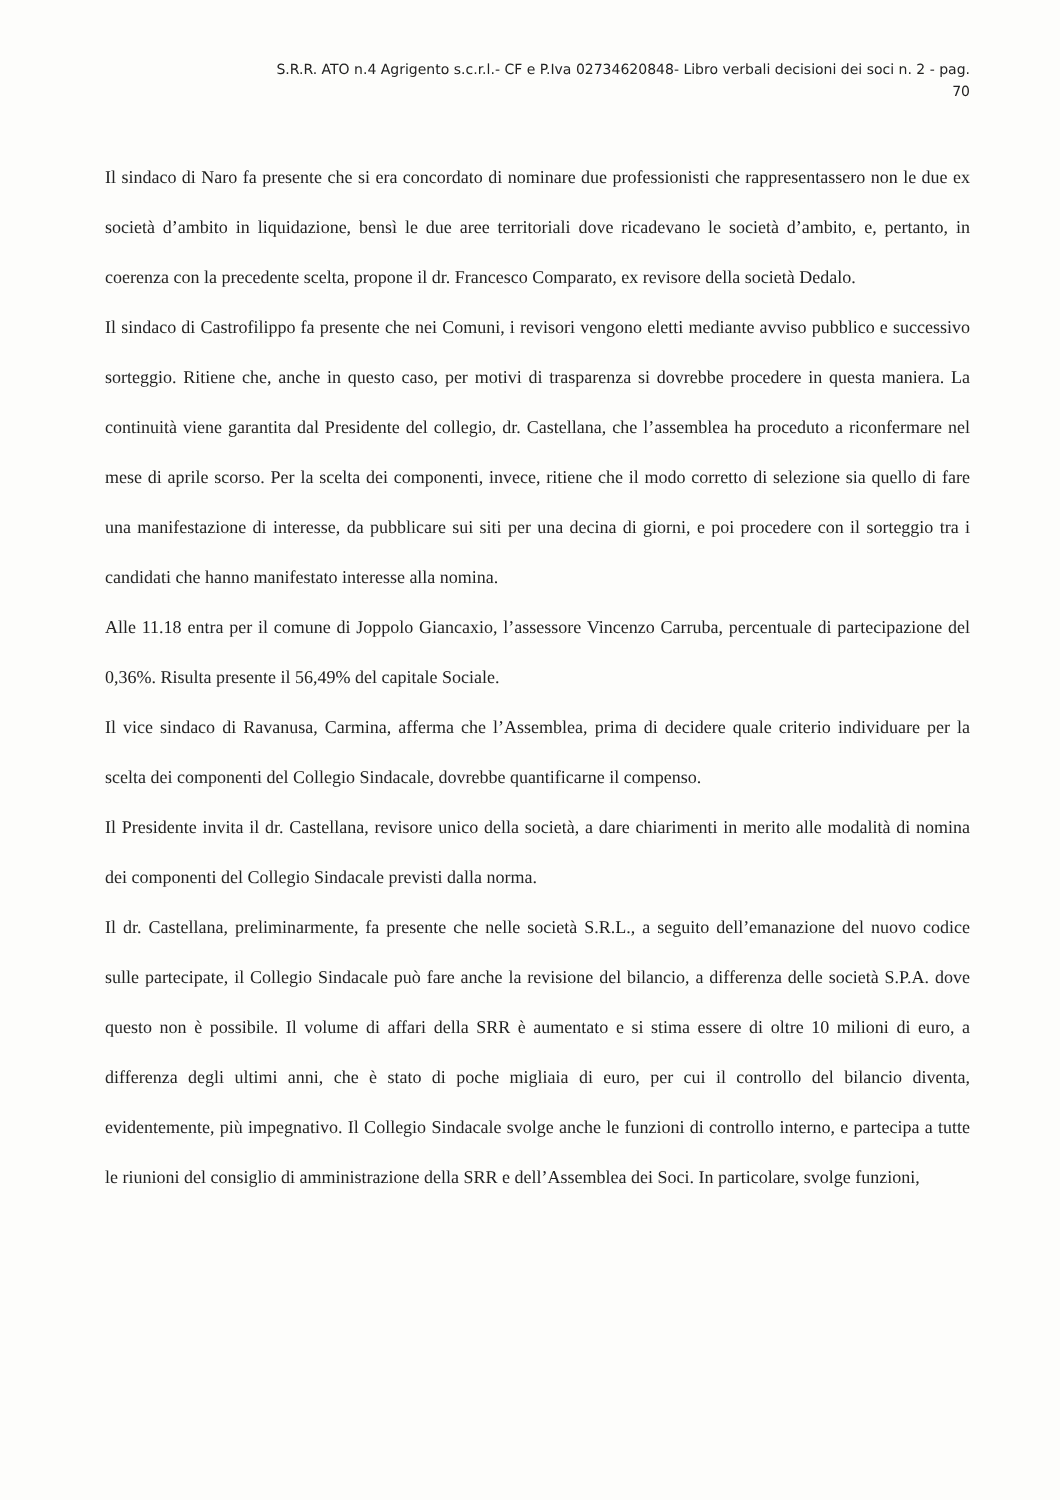S.R.R. ATO n.4 Agrigento s.c.r.l.- CF e P.Iva 02734620848- Libro verbali decisioni dei soci n. 2 - pag.
70
Il sindaco di Naro fa presente che si era concordato di nominare due professionisti che rappresentassero non le due ex società d’ambito in liquidazione, bensì le due aree territoriali dove ricadevano le società d’ambito, e, pertanto, in coerenza con la precedente scelta, propone il dr. Francesco Comparato, ex revisore della società Dedalo.
Il sindaco di Castrofilippo fa presente che nei Comuni, i revisori vengono eletti mediante avviso pubblico e successivo sorteggio. Ritiene che, anche in questo caso, per motivi di trasparenza si dovrebbe procedere in questa maniera. La continuità viene garantita dal Presidente del collegio, dr. Castellana, che l’assemblea ha proceduto a riconfermare nel mese di aprile scorso. Per la scelta dei componenti, invece, ritiene che il modo corretto di selezione sia quello di fare una manifestazione di interesse, da pubblicare sui siti per una decina di giorni, e poi procedere con il sorteggio tra i candidati che hanno manifestato interesse alla nomina.
Alle 11.18 entra per il comune di Joppolo Giancaxio, l’assessore Vincenzo Carruba, percentuale di partecipazione del 0,36%. Risulta presente il 56,49% del capitale Sociale.
Il vice sindaco di Ravanusa, Carmina, afferma che l’Assemblea, prima di decidere quale criterio individuare per la scelta dei componenti del Collegio Sindacale, dovrebbe quantificarne il compenso.
Il Presidente invita il dr. Castellana, revisore unico della società, a dare chiarimenti in merito alle modalità di nomina dei componenti del Collegio Sindacale previsti dalla norma.
Il dr. Castellana, preliminarmente, fa presente che nelle società S.R.L., a seguito dell’emanazione del nuovo codice sulle partecipate, il Collegio Sindacale può fare anche la revisione del bilancio, a differenza delle società S.P.A. dove questo non è possibile. Il volume di affari della SRR è aumentato e si stima essere di oltre 10 milioni di euro, a differenza degli ultimi anni, che è stato di poche migliaia di euro, per cui il controllo del bilancio diventa, evidentemente, più impegnativo. Il Collegio Sindacale svolge anche le funzioni di controllo interno, e partecipa a tutte le riunioni del consiglio di amministrazione della SRR e dell’Assemblea dei Soci. In particolare, svolge funzioni,